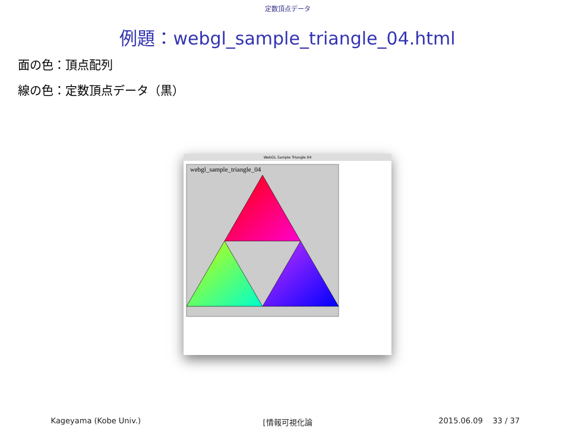定数頂点データ
例題：webgl_sample_triangle_04.html
面の色：頂点配列
線の色：定数頂点データ（黒）
WebGL Sample Triangle 04
webgl_sample_triangle_04
Kageyama (Kobe Univ.) [情報可視化論 2015.06.09 33 / 37